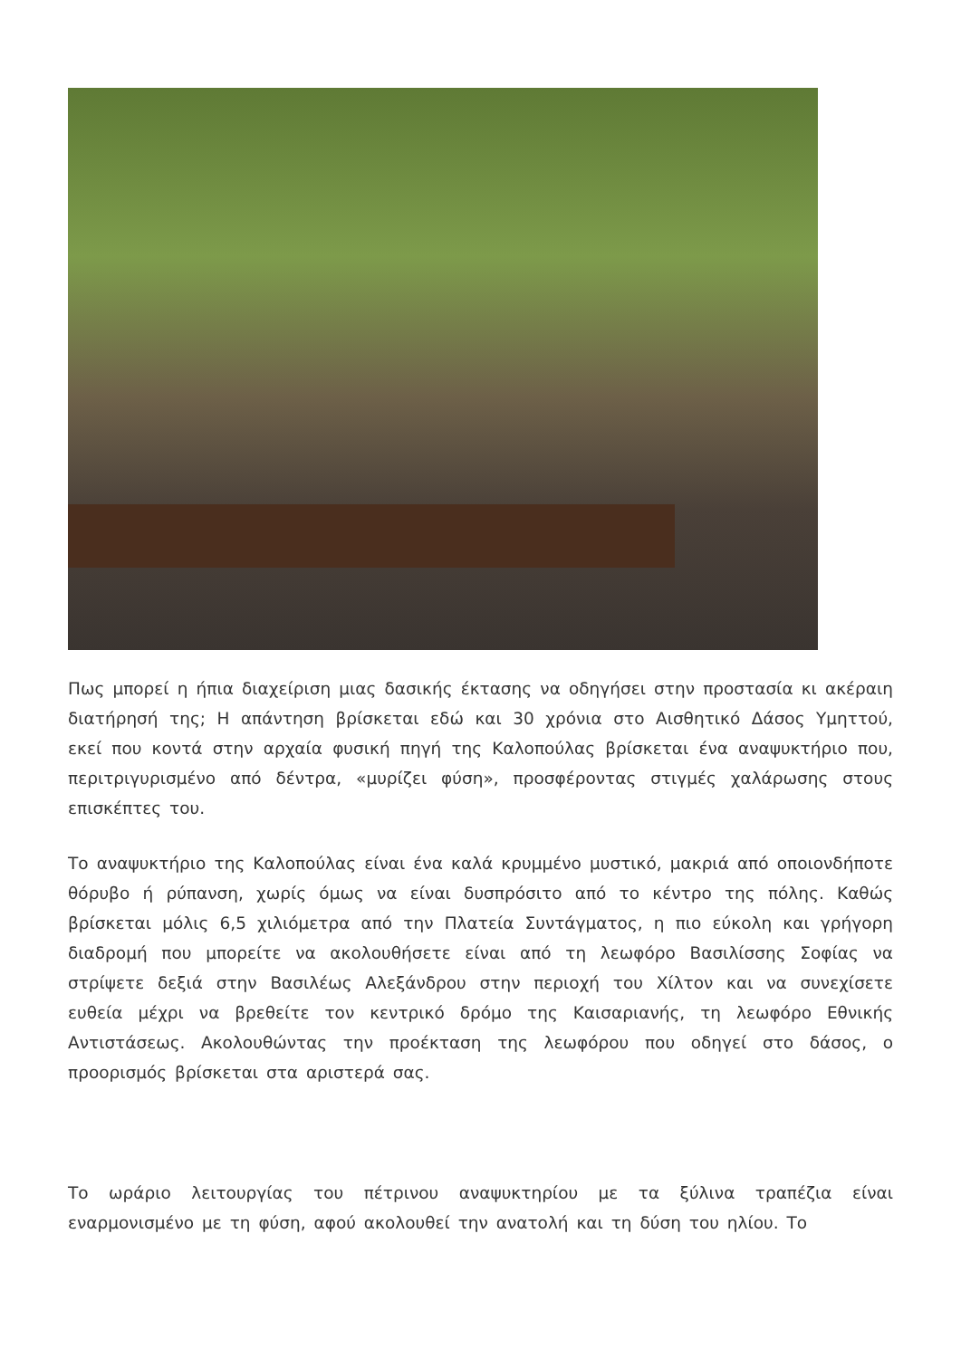Πως μπορεί η ήπια διαχείριση μιας δασικής έκτασης να οδηγήσει στην προστασία κι ακέραιη διατήρησή της; Η απάντηση βρίσκεται εδώ και 30 χρόνια στο Αισθητικό Δάσος Υμηττού, εκεί που κοντά στην αρχαία φυσική πηγή της Καλοπούλας βρίσκεται ένα αναψυκτήριο που, περιτριγυρισμένο από δέντρα, «μυρίζει φύση», προσφέροντας στιγμές χαλάρωσης στους επισκέπτες του.
Το αναψυκτήριο της Καλοπούλας είναι ένα καλά κρυμμένο μυστικό, μακριά από οποιονδήποτε θόρυβο ή ρύπανση, χωρίς όμως να είναι δυσπρόσιτο από το κέντρο της πόλης. Καθώς βρίσκεται μόλις 6,5 χιλιόμετρα από την Πλατεία Συντάγματος, η πιο εύκολη και γρήγορη διαδρομή που μπορείτε να ακολουθήσετε είναι από τη λεωφόρο Βασιλίσσης Σοφίας να στρίψετε δεξιά στην Βασιλέως Αλεξάνδρου στην περιοχή του Χίλτον και να συνεχίσετε ευθεία μέχρι να βρεθείτε τον κεντρικό δρόμο της Καισαριανής, τη λεωφόρο Εθνικής Αντιστάσεως. Ακολουθώντας την προέκταση της λεωφόρου που οδηγεί στο δάσος, ο προορισμός βρίσκεται στα αριστερά σας.
Το ωράριο λειτουργίας του πέτρινου αναψυκτηρίου με τα ξύλινα τραπέζια είναι εναρμονισμένο με τη φύση, αφού ακολουθεί την ανατολή και τη δύση του ηλίου. Το